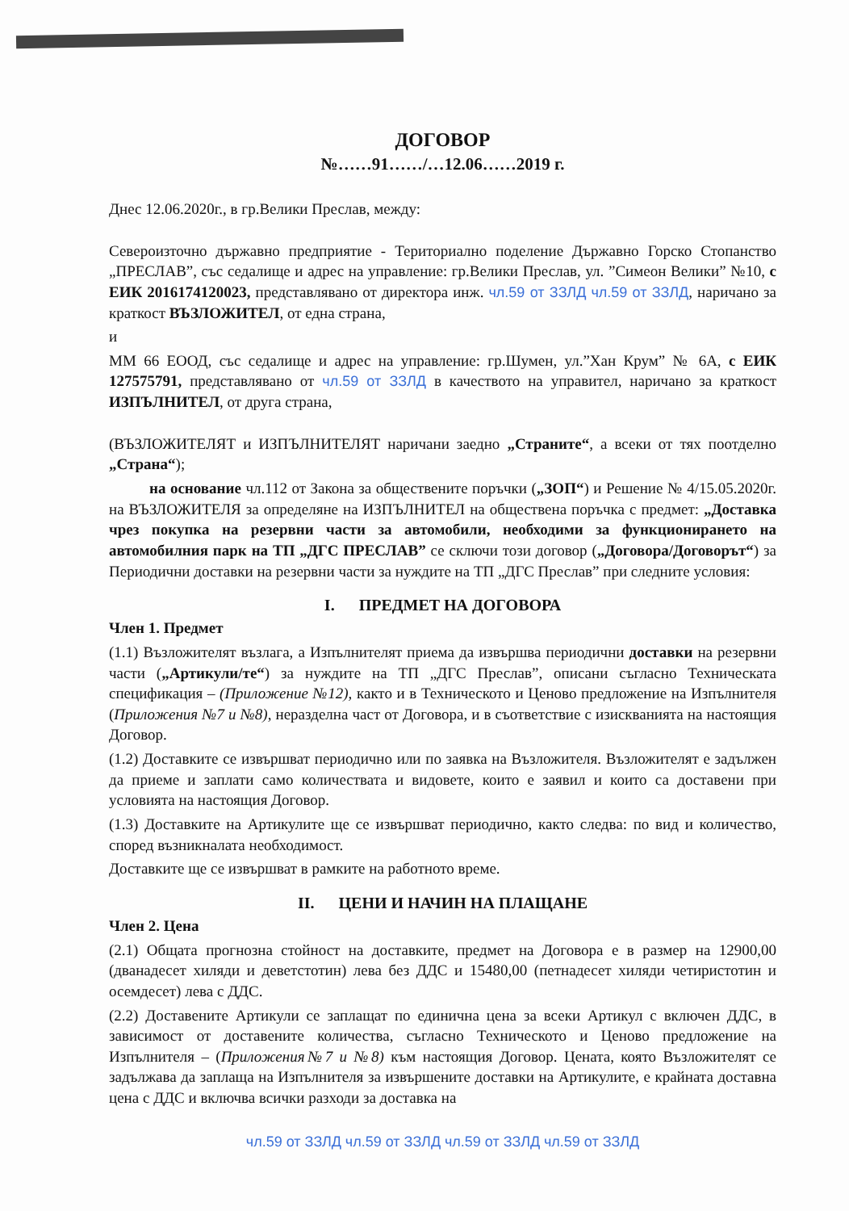ДОГОВОР
№……91……/…12.06……2019 г.
Днес 12.06.2020г., в гр.Велики Преслав, между:
Североизточно държавно предприятие - Териториално поделение Държавно Горско Стопанство „ПРЕСЛАВ”, със седалище и адрес на управление: гр.Велики Преслав, ул. ”Симеон Велики” №10, с ЕИК 2016174120023, представлявано от директора инж. чл.59 от ЗЗЛД чл.59 от ЗЗЛД, наричано за краткост ВЪЗЛОЖИТЕЛ, от една страна,
и
ММ 66 ЕООД, със седалище и адрес на управление: гр.Шумен, ул.”Хан Крум” № 6А, с ЕИК 127575791, представлявано от чл.59 от ЗЗЛД в качеството на управител, наричано за краткост ИЗПЪЛНИТЕЛ, от друга страна,
(ВЪЗЛОЖИТЕЛЯТ и ИЗПЪЛНИТЕЛЯТ наричани заедно „Страните“, а всеки от тях поотделно „Страна“);
на основание чл.112 от Закона за обществените поръчки („ЗОП“) и Решение № 4/15.05.2020г. на ВЪЗЛОЖИТЕЛЯ за определяне на ИЗПЪЛНИТЕЛ на обществена поръчка с предмет: „Доставка чрез покупка на резервни части за автомобили, необходими за функционирането на автомобилния парк на ТП „ДГС ПРЕСЛАВ” се сключи този договор („Договора/Договорът“) за Периодични доставки на резервни части за нуждите на ТП „ДГС Преслав” при следните условия:
I. ПРЕДМЕТ НА ДОГОВОРА
Член 1. Предмет
(1.1) Възложителят възлага, а Изпълнителят приема да извършва периодични доставки на резервни части („Артикули/те“) за нуждите на ТП „ДГС Преслав”, описани съгласно Техническата спецификация – (Приложение №12), както и в Техническото и Ценово предложение на Изпълнителя (Приложения №7 и №8), неразделна част от Договора, и в съответствие с изискванията на настоящия Договор.
(1.2) Доставките се извършват периодично или по заявка на Възложителя. Възложителят е задължен да приеме и заплати само количествата и видовете, които е заявил и които са доставени при условията на настоящия Договор.
(1.3) Доставките на Артикулите ще се извършват периодично, както следва: по вид и количество, според възникналата необходимост.
Доставките ще се извършват в рамките на работното време.
II. ЦЕНИ И НАЧИН НА ПЛАЩАНЕ
Член 2. Цена
(2.1) Общата прогнозна стойност на доставките, предмет на Договора е в размер на 12900,00 (дванадесет хиляди и деветстотин) лева без ДДС и 15480,00 (петнадесет хиляди четиристотин и осемдесет) лева с ДДС.
(2.2) Доставените Артикули се заплащат по единична цена за всеки Артикул с включен ДДС, в зависимост от доставените количества, съгласно Техническото и Ценово предложение на Изпълнителя – (Приложения№7 и №8) към настоящия Договор. Цената, която Възложителят се задължава да заплаща на Изпълнителя за извършените доставки на Артикулите, е крайната доставна цена с ДДС и включва всички разходи за доставка на
чл.59 от ЗЗЛД чл.59 от ЗЗЛД чл.59 от ЗЗЛД чл.59 от ЗЗЛД